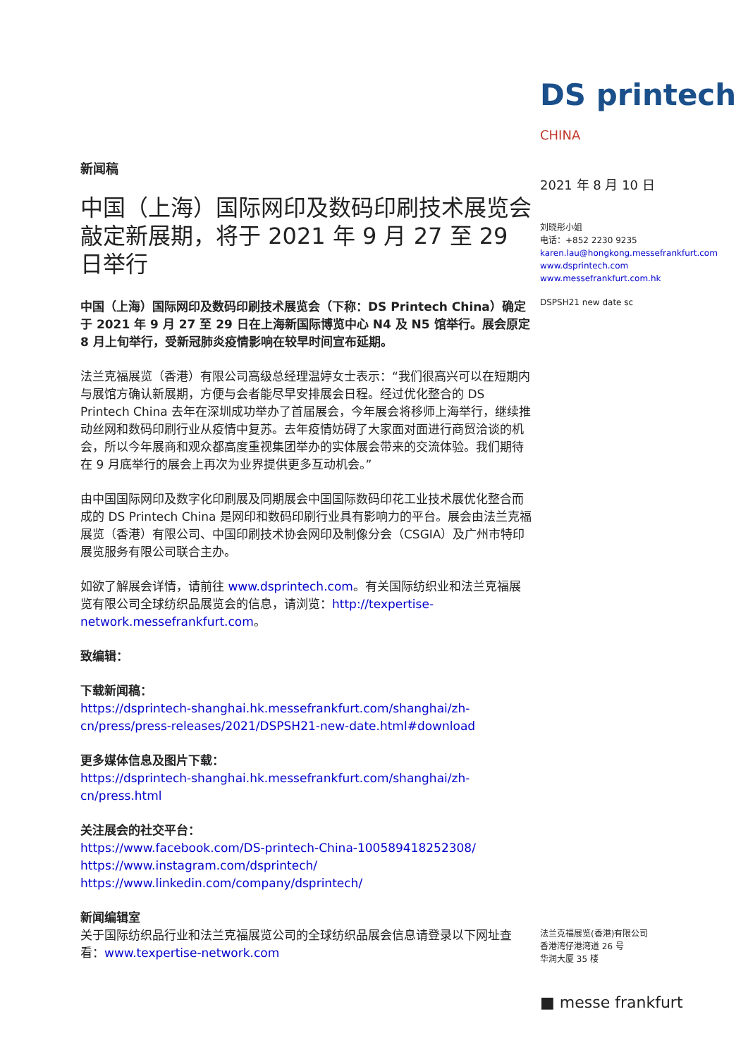新闻稿
中国（上海）国际网印及数码印刷技术展览会敲定新展期，将于 2021 年 9 月 27 至 29 日举行
中国（上海）国际网印及数码印刷技术展览会（下称：DS Printech China）确定于 2021 年 9 月 27 至 29 日在上海新国际博览中心 N4 及 N5 馆举行。展会原定 8 月上旬举行，受新冠肺炎疫情影响在较早时间宣布延期。
法兰克福展览（香港）有限公司高级总经理温婷女士表示：“我们很高兴可以在短期内与展馆方确认新展期，方便与会者能尽早安排展会日程。经过优化整合的 DS Printech China 去年在深圳成功举办了首届展会，今年展会将移师上海举行，继续推动丝网和数码印刷行业从疫情中复苏。去年疫情妨碍了大家面对面进行商贸洽谈的机会，所以今年展商和观众都高度重视集团举办的实体展会带来的交流体验。我们期待在 9 月底举行的展会上再次为业界提供更多互动机会。”
由中国国际网印及数字化印刷展及同期展会中国国际数码印花工业技术展优化整合而成的 DS Printech China 是网印和数码印刷行业具有影响力的平台。展会由法兰克福展览（香港）有限公司、中国印刷技术协会网印及制像分会（CSGIA）及广州市特印展览服务有限公司联合主办。
如欲了解展会详情，请前往 www.dsprintech.com。有关国际纺织业和法兰克福展览有限公司全球纺织品展览会的信息，请浏览：http://texpertise-network.messefrankfurt.com。
致编辑：
下载新闻稿：
https://dsprintech-shanghai.hk.messefrankfurt.com/shanghai/zh-cn/press/press-releases/2021/DSPSH21-new-date.html#download
更多媒体信息及图片下载：
https://dsprintech-shanghai.hk.messefrankfurt.com/shanghai/zh-cn/press.html
关注展会的社交平台：
https://www.facebook.com/DS-printech-China-100589418252308/
https://www.instagram.com/dsprintech/
https://www.linkedin.com/company/dsprintech/
新闻编辑室
关于国际纺织品行业和法兰克福展览公司的全球纺织品展会信息请登录以下网址查看：www.texpertise-network.com
DS printech
CHINA
2021 年 8 月 10 日
刘晓彤小姐
电话：+852 2230 9235
karen.lau@hongkong.messefrankfurt.com
www.dsprintech.com
www.messefrankfurt.com.hk
DSPSH21 new date sc
法兰克福展览(香港)有限公司
香港湾仔港湾道 26 号
华润大厦 35 楼
■ messe frankfurt